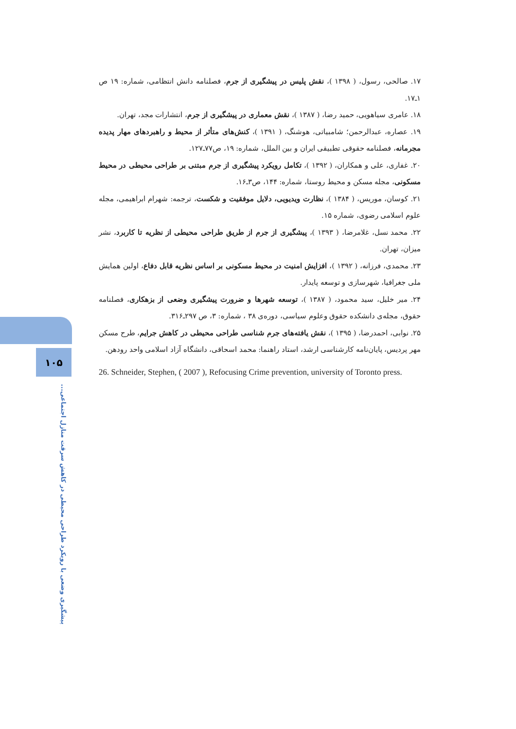۱۷. صالحی، رسول، ( ۱۳۹۸ )، نقش پلیس در پیشگیری از جرم، فصلنامه دانش انتظامی، شماره: ۱۹ ص ۱ـ۱۷.
۱۸. عامری سیاهویی، حمید رضا، ( ۱۳۸۷ )، نقش معماری در پیشگیری از جرم، انتشارات مجد، تهران.
۱۹. عصاره، عبدالرحمن؛ شامبیاتی، هوشنگ، ( ۱۳۹۱ )، کنش‌های متأثر از محیط و راهبردهای مهار پدیده مجرمانه، فصلنامه حقوقی تطبیقی ایران و بین الملل، شماره: ۱۹، ص۷۷ـ۱۲۷.
۲۰. غفاری، علی و همکاران، ( ۱۳۹۲ )، تکامل رویکرد پیشگیری از جرم مبتنی بر طراحی محیطی در محیط مسکونی، مجله مسکن و محیط روستا، شماره: ۱۴۴، ص۳ـ۱۶.
۲۱. کوسان، موریس، ( ۱۳۸۴ )، نظارت ویدیویی، دلایل موفقیت و شکست، ترجمه: شهرام ابراهیمی، مجله علوم اسلامی رضوی، شماره ۱۵.
۲۲. محمد نسل، غلامرضا، ( ۱۳۹۳ )، پیشگیری از جرم از طریق طراحی محیطی از نظریه تا کاربرد، نشر میزان، تهران.
۲۳. محمدی، فرزانه، ( ۱۳۹۲ )، افزایش امنیت در محیط مسکونی بر اساس نظریه قابل دفاع، اولین همایش ملی جغرافیا، شهرسازی و توسعه پایدار.
۲۴. میر خلیل، سید محمود، ( ۱۳۸۷ )، توسعه شهرها و ضرورت پیشگیری وضعی از بزهکاری، فصلنامه حقوق، مجله‌ی دانشکده حقوق وعلوم سیاسی، دوره‌ی ۳۸ ، شماره: ۳، ص ۲۹۷ـ۳۱۶.
۲۵. نوابی، احمدرضا، ( ۱۳۹۵ )، نقش یافته‌های جرم شناسی طراحی محیطی در کاهش جرایم، طرح مسکن مهر پردیس، پایان‌نامه کارشناسی ارشد، استاد راهنما: محمد اسحاقی، دانشگاه آزاد اسلامی واحد رودهن.
26. Schneider, Stephen, ( 2007 ), Refocusing Crime prevention, university of Toronto press.
۱۰۵
پیشگیری وضعی با رویکرد طراحی محیطی در کاهش سرقت منازل اجتماعی...